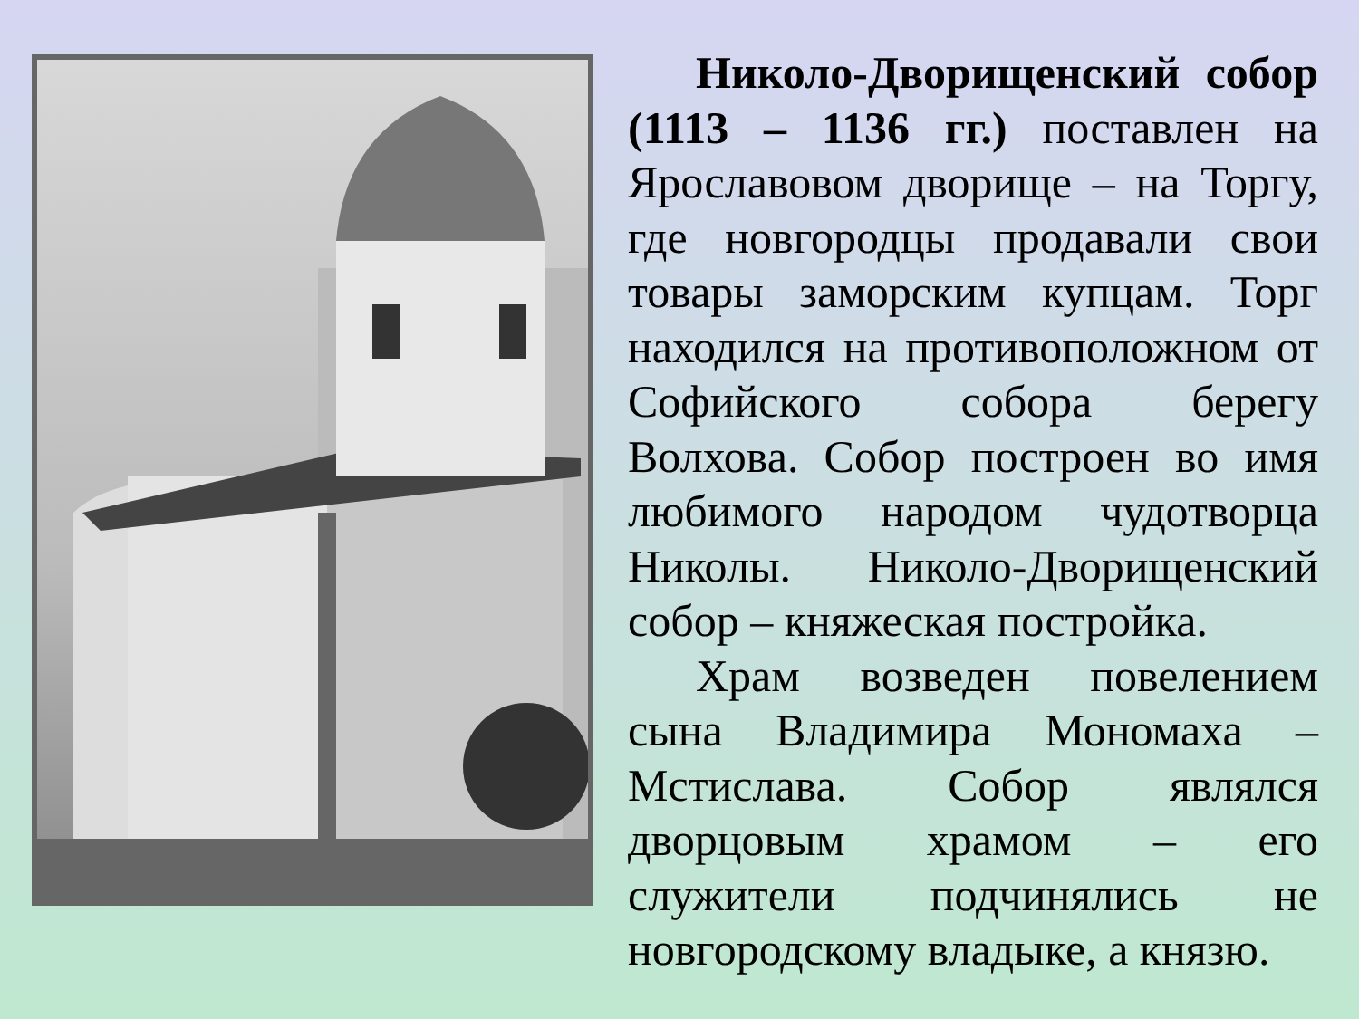Николо-Дворищенский собор (1113 – 1136 гг.) поставлен на Ярославовом дворище – на Торгу, где новгородцы продавали свои товары заморским купцам. Торг находился на противоположном от Софийского собора берегу Волхова. Собор построен во имя любимого народом чудотворца Николы. Николо-Дворищенский собор – княжеская постройка.
Храм возведен повелением сына Владимира Мономаха – Мстислава. Собор являлся дворцовым храмом – его служители подчинялись не новгородскому владыке, а князю.